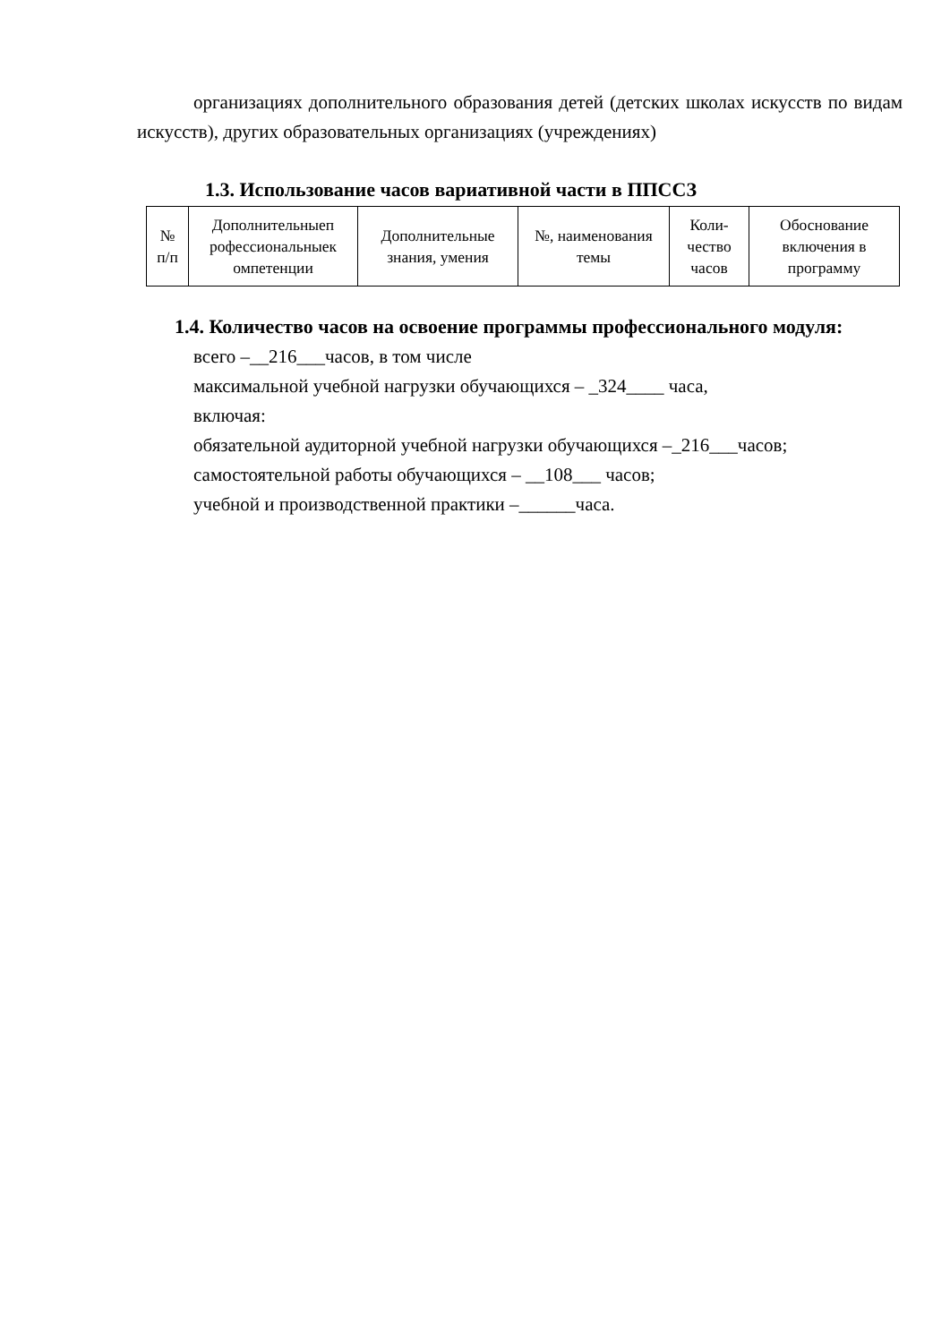организациях дополнительного образования детей (детских школах искусств по видам искусств), других образовательных организациях (учреждениях)
1.3. Использование часов вариативной части в ППССЗ
| № п/п | Дополнительныеп рофессиональныек омпетенции | Дополнительные знания, умения | №, наименования темы | Коли-чество часов | Обоснование включения в программу |
1.4. Количество часов на освоение программы профессионального модуля:
всего –__216___часов, в том числе
максимальной учебной нагрузки обучающихся – _324____ часа,
включая:
обязательной аудиторной учебной нагрузки обучающихся –_216___часов;
самостоятельной работы обучающихся – __108___ часов;
учебной и производственной практики –______часа.